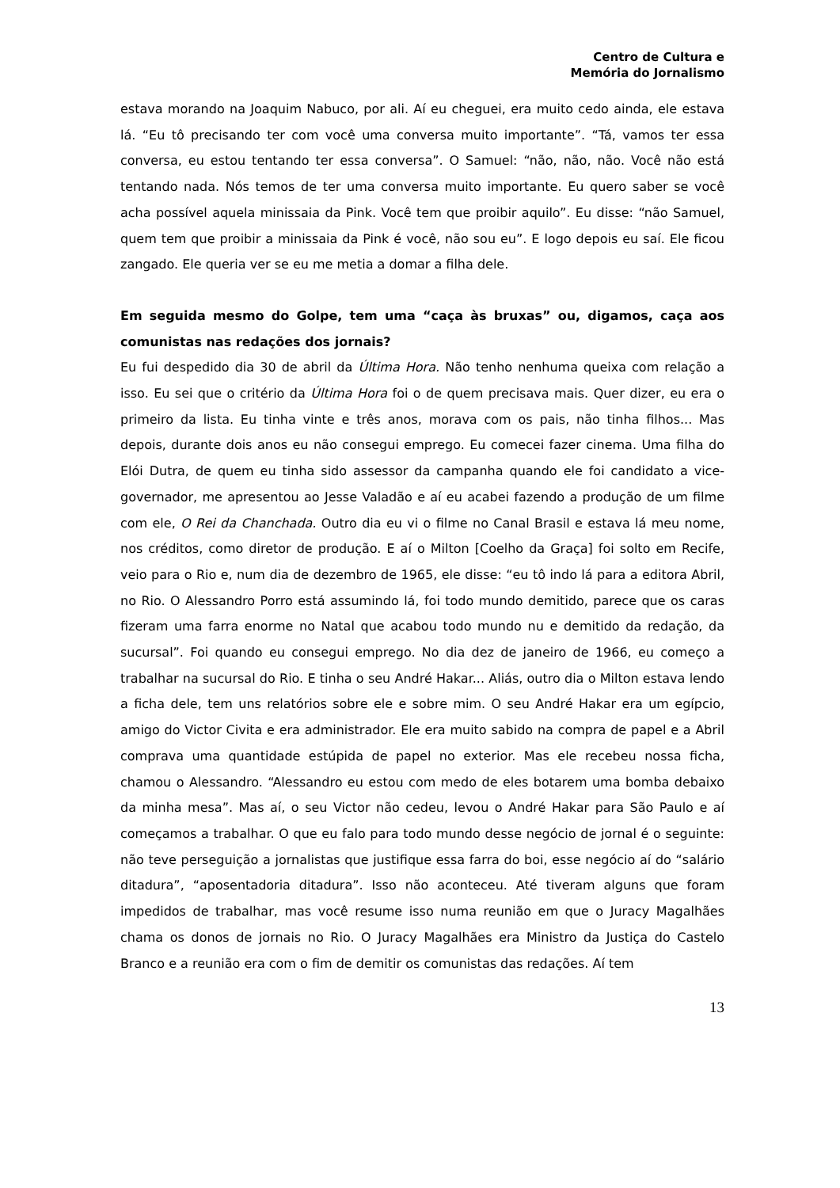Centro de Cultura e
Memória do Jornalismo
estava morando na Joaquim Nabuco, por ali. Aí eu cheguei, era muito cedo ainda, ele estava lá. “Eu tô precisando ter com você uma conversa muito importante”. “Tá, vamos ter essa conversa, eu estou tentando ter essa conversa”. O Samuel: “não, não, não. Você não está tentando nada. Nós temos de ter uma conversa muito importante. Eu quero saber se você acha possível aquela minissaia da Pink. Você tem que proibir aquilo”. Eu disse: “não Samuel, quem tem que proibir a minissaia da Pink é você, não sou eu”. E logo depois eu saí. Ele ficou zangado. Ele queria ver se eu me metia a domar a filha dele.
Em seguida mesmo do Golpe, tem uma “caça às bruxas” ou, digamos, caça aos comunistas nas redações dos jornais?
Eu fui despedido dia 30 de abril da Última Hora. Não tenho nenhuma queixa com relação a isso. Eu sei que o critério da Última Hora foi o de quem precisava mais. Quer dizer, eu era o primeiro da lista. Eu tinha vinte e três anos, morava com os pais, não tinha filhos... Mas depois, durante dois anos eu não consegui emprego. Eu comecei fazer cinema. Uma filha do Elói Dutra, de quem eu tinha sido assessor da campanha quando ele foi candidato a vice-governador, me apresentou ao Jesse Valadão e aí eu acabei fazendo a produção de um filme com ele, O Rei da Chanchada. Outro dia eu vi o filme no Canal Brasil e estava lá meu nome, nos créditos, como diretor de produção. E aí o Milton [Coelho da Graça] foi solto em Recife, veio para o Rio e, num dia de dezembro de 1965, ele disse: “eu tô indo lá para a editora Abril, no Rio. O Alessandro Porro está assumindo lá, foi todo mundo demitido, parece que os caras fizeram uma farra enorme no Natal que acabou todo mundo nu e demitido da redação, da sucursal”. Foi quando eu consegui emprego. No dia dez de janeiro de 1966, eu começo a trabalhar na sucursal do Rio. E tinha o seu André Hakar... Aliás, outro dia o Milton estava lendo a ficha dele, tem uns relatórios sobre ele e sobre mim. O seu André Hakar era um egípcio, amigo do Victor Civita e era administrador. Ele era muito sabido na compra de papel e a Abril comprava uma quantidade estúpida de papel no exterior. Mas ele recebeu nossa ficha, chamou o Alessandro. “Alessandro eu estou com medo de eles botarem uma bomba debaixo da minha mesa”. Mas aí, o seu Victor não cedeu, levou o André Hakar para São Paulo e aí começamos a trabalhar. O que eu falo para todo mundo desse negócio de jornal é o seguinte: não teve perseguição a jornalistas que justifique essa farra do boi, esse negócio aí do “salário ditadura”, “aposentadoria ditadura”. Isso não aconteceu. Até tiveram alguns que foram impedidos de trabalhar, mas você resume isso numa reunião em que o Juracy Magalhães chama os donos de jornais no Rio. O Juracy Magalhães era Ministro da Justiça do Castelo Branco e a reunião era com o fim de demitir os comunistas das redações. Aí tem
13